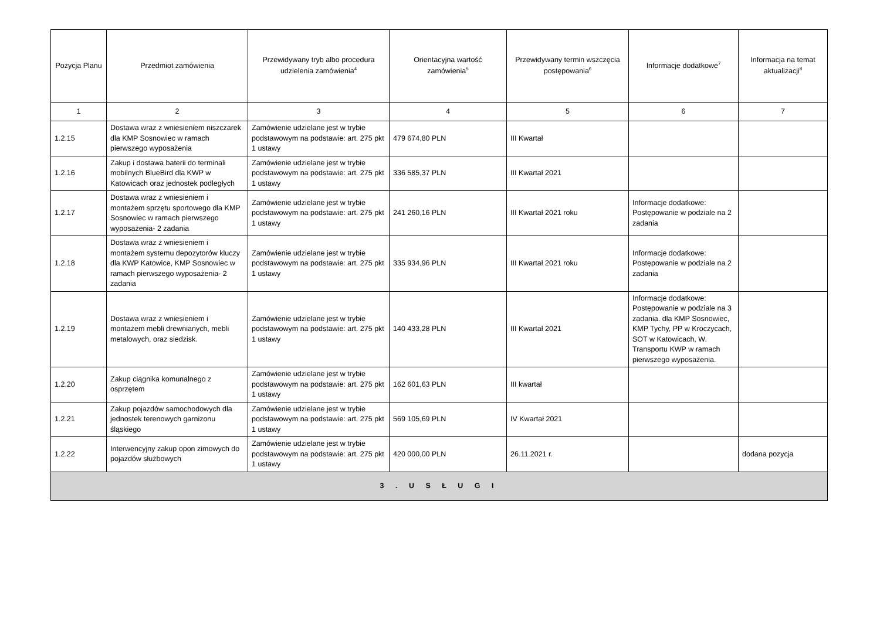| Pozycja Planu | Przedmiot zamówienia | Przewidywany tryb albo procedura udzielenia zamówienia<sup>4</sup> | Orientacyjna wartość zamówienia<sup>5</sup> | Przewidywany termin wszczęcia postępowania<sup>6</sup> | Informacje dodatkowe<sup>7</sup> | Informacja na temat aktualizacji<sup>8</sup> |
| --- | --- | --- | --- | --- | --- | --- |
| 1 | 2 | 3 | 4 | 5 | 6 | 7 |
| 1.2.15 | Dostawa wraz z wniesieniem niszczarek dla KMP Sosnowiec w ramach pierwszego wyposażenia | Zamówienie udzielane jest w trybie podstawowym na podstawie: art. 275 pkt 1 ustawy | 479 674,80 PLN | III Kwartał | | |
| 1.2.16 | Zakup i dostawa baterii do terminali mobilnych BlueBird dla KWP w Katowicach oraz jednostek podległych | Zamówienie udzielane jest w trybie podstawowym na podstawie: art. 275 pkt 1 ustawy | 336 585,37 PLN | III Kwartał 2021 | | |
| 1.2.17 | Dostawa wraz z wniesieniem i montażem sprzętu sportowego dla KMP Sosnowiec w ramach pierwszego wyposażenia- 2 zadania | Zamówienie udzielane jest w trybie podstawowym na podstawie: art. 275 pkt 1 ustawy | 241 260,16 PLN | III Kwartał 2021 roku | Informacje dodatkowe: Postępowanie w podziale na 2 zadania | |
| 1.2.18 | Dostawa wraz z wniesieniem i montażem systemu depozytorów kluczy dla KWP Katowice, KMP Sosnowiec w ramach pierwszego wyposażenia- 2 zadania | Zamówienie udzielane jest w trybie podstawowym na podstawie: art. 275 pkt 1 ustawy | 335 934,96 PLN | III Kwartał 2021 roku | Informacje dodatkowe: Postępowanie w podziale na 2 zadania | |
| 1.2.19 | Dostawa wraz z wniesieniem i montażem mebli drewnianych, mebli metalowych, oraz siedzisk. | Zamówienie udzielane jest w trybie podstawowym na podstawie: art. 275 pkt 1 ustawy | 140 433,28 PLN | III Kwartał 2021 | Informacje dodatkowe: Postępowanie w podziale na 3 zadania. dla KMP Sosnowiec, KMP Tychy, PP w Kroczycach, SOT w Katowicach, W. Transportu KWP w ramach pierwszego wyposażenia. | |
| 1.2.20 | Zakup ciągnika komunalnego z osprzętem | Zamówienie udzielane jest w trybie podstawowym na podstawie: art. 275 pkt 1 ustawy | 162 601,63 PLN | III kwartał | | |
| 1.2.21 | Zakup pojazdów samochodowych dla jednostek terenowych garnizonu śląskiego | Zamówienie udzielane jest w trybie podstawowym na podstawie: art. 275 pkt 1 ustawy | 569 105,69 PLN | IV Kwartał 2021 | | |
| 1.2.22 | Interwencyjny zakup opon zimowych do pojazdów służbowych | Zamówienie udzielane jest w trybie podstawowym na podstawie: art. 275 pkt 1 ustawy | 420 000,00 PLN | 26.11.2021 r. | | dodana pozycja |
| 3 . U S Ł U G I | | | | | | |